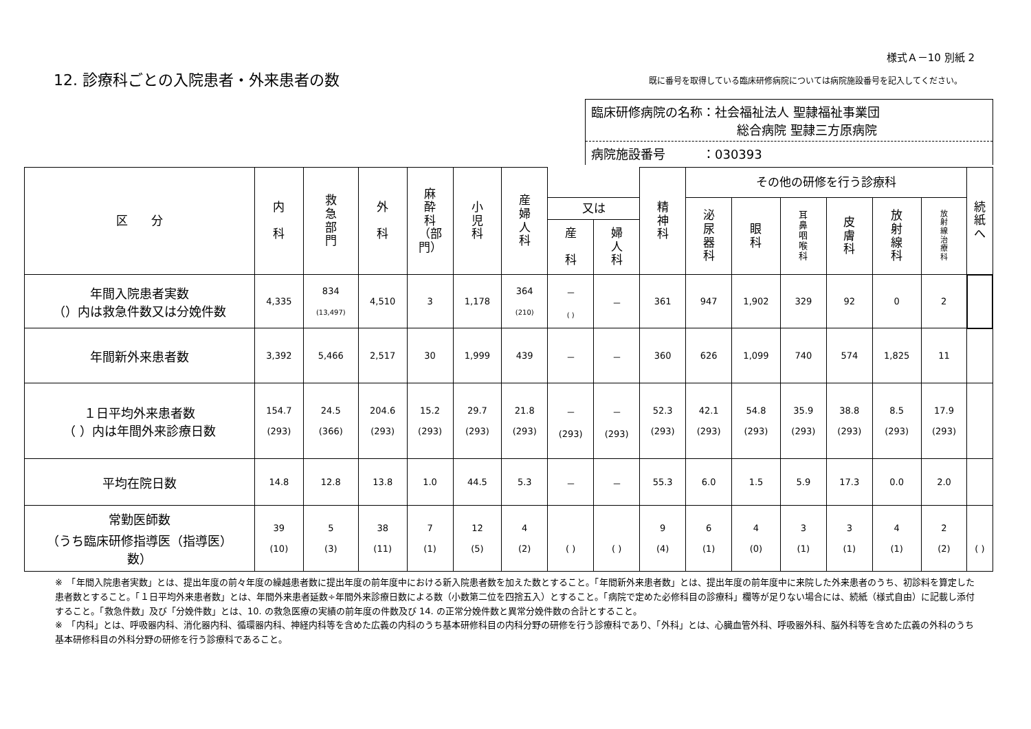様式Ａ－10 別紙 2
12. 診療科ごとの入院患者・外来患者の数
既に番号を取得している臨床研修病院については病院施設番号を記入してください。
臨床研修病院の名称：社会福祉法人 聖隷福祉事業団
総合病院 聖隷三方原病院
病院施設番号　　　：030393
| 区 分 | 内 科 | 救 急 部 門 | 外 科 | 麻 酔 科 （部 門） | 小 児 科 | 産 婦 人 科 | | | 精 神 科 | その他の研修を行う診療科 | | | | | | 続 紙 へ |
| --- | --- | --- | --- | --- | --- | --- | --- | --- | --- | --- | --- | --- | --- | --- | --- | --- |
| | | | | | | | 又は | | | 泌 尿 器 科 | 眼 科 | 耳 鼻 咽 喉 科 | 皮 膚 科 | 放 射 線 科 | 放 射 線 治 療 科 | |
| | | | | | | | 産 科 | 婦 人 科 | | | | | | | | |
| 年間入院患者実数 （）内は救急件数又は分娩件数 | 4,335 | 834 (13,497) | 4,510 | 3 | 1,178 | 364 (210) | － ( ) | － | 361 | 947 | 1,902 | 329 | 92 | 0 | 2 | |
| 年間新外来患者数 | 3,392 | 5,466 | 2,517 | 30 | 1,999 | 439 | － | － | 360 | 626 | 1,099 | 740 | 574 | 1,825 | 11 | |
| １日平均外来患者数 （ ）内は年間外来診療日数 | 154.7 (293) | 24.5 (366) | 204.6 (293) | 15.2 (293) | 29.7 (293) | 21.8 (293) | － (293) | － (293) | 52.3 (293) | 42.1 (293) | 54.8 (293) | 35.9 (293) | 38.8 (293) | 8.5 (293) | 17.9 (293) | |
| 平均在院日数 | 14.8 | 12.8 | 13.8 | 1.0 | 44.5 | 5.3 | － | － | 55.3 | 6.0 | 1.5 | 5.9 | 17.3 | 0.0 | 2.0 | |
| 常勤医師数 （うち臨床研修指導医（指導医） 数） | 39 (10) | 5 (3) | 38 (11) | 7 (1) | 12 (5) | 4 (2) | ( ) | ( ) | 9 (4) | 6 (1) | 4 (0) | 3 (1) | 3 (1) | 4 (1) | 2 (2) | ( ) |
※　「年間入院患者実数」とは、提出年度の前々年度の繰越患者数に提出年度の前年度中における新入院患者数を加えた数とすること。「年間新外来患者数」とは、提出年度の前年度中に来院した外来患者のうち、初診料を算定した患者数とすること。「１日平均外来患者数」とは、年間外来患者延数÷年間外来診療日数による数（小数第二位を四捨五入）とすること。「病院で定めた必修科目の診療科」欄等が足りない場合には、続紙（様式自由）に記載し添付すること。「救急件数」及び「分娩件数」とは、10. の救急医療の実績の前年度の件数及び 14. の正常分娩件数と異常分娩件数の合計とすること。
※　「内科」とは、呼吸器内科、消化器内科、循環器内科、神経内科等を含めた広義の内科のうち基本研修科目の内科分野の研修を行う診療科であり、「外科」とは、心臓血管外科、呼吸器外科、脳外科等を含めた広義の外科のうち基本研修科目の外科分野の研修を行う診療科であること。